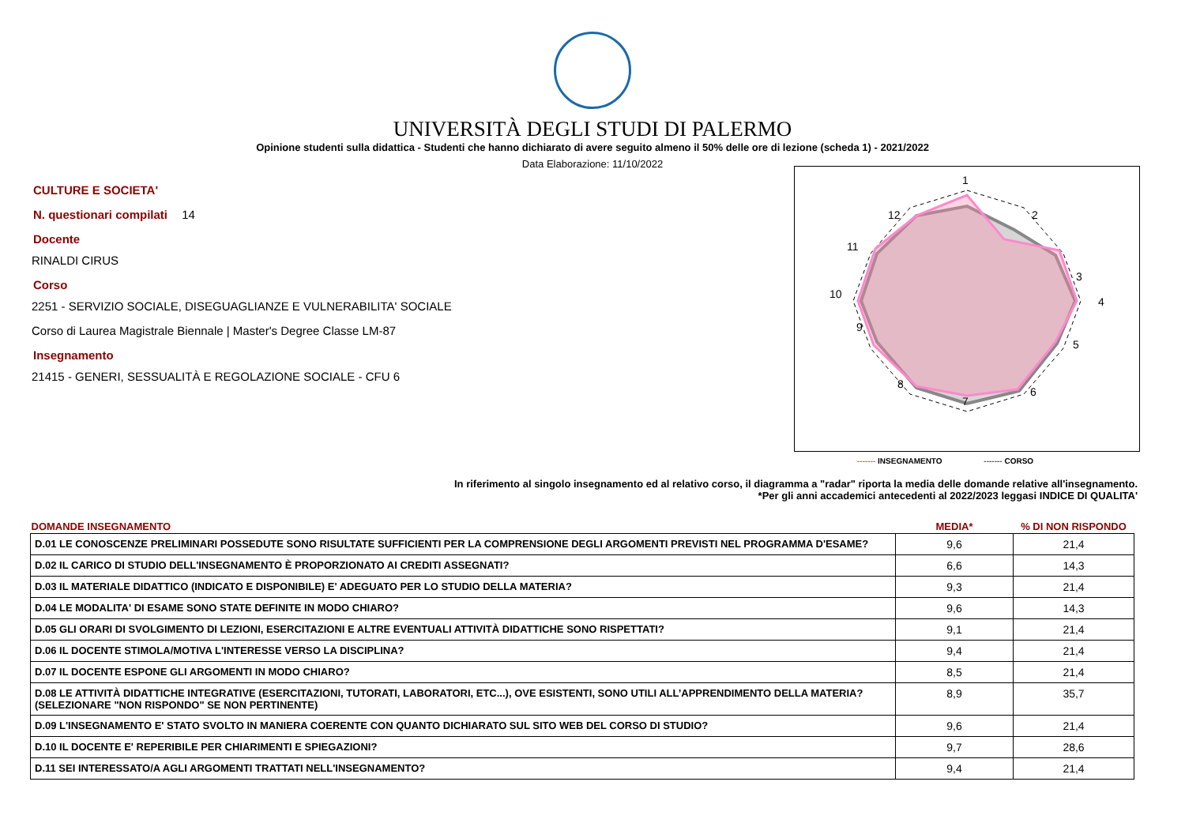UNIVERSITÀ DEGLI STUDI DI PALERMO
Opinione studenti sulla didattica - Studenti che hanno dichiarato di avere seguito almeno il 50% delle ore di lezione (scheda 1) - 2021/2022
Data Elaborazione: 11/10/2022
CULTURE E SOCIETA'
N. questionari compilati 14
Docente
RINALDI CIRUS
Corso
2251 - SERVIZIO SOCIALE, DISEGUAGLIANZE E VULNERABILITA' SOCIALE
Corso di Laurea Magistrale Biennale | Master's Degree Classe LM-87
Insegnamento
21415 - GENERI, SESSUALITÀ E REGOLAZIONE SOCIALE - CFU 6
1
2
3
4
5
6
7
8
9
10
11
12
------- INSEGNAMENTO ------- CORSO
In riferimento al singolo insegnamento ed al relativo corso, il diagramma a "radar" riporta la media delle domande relative all'insegnamento.
*Per gli anni accademici antecedenti al 2022/2023 leggasi INDICE DI QUALITA'
| DOMANDE INSEGNAMENTO | MEDIA* | % DI NON RISPONDO |
| --- | --- | --- |
| D.01 LE CONOSCENZE PRELIMINARI POSSEDUTE SONO RISULTATE SUFFICIENTI PER LA COMPRENSIONE DEGLI ARGOMENTI PREVISTI NEL PROGRAMMA D'ESAME? | 9,6 | 21,4 |
| D.02 IL CARICO DI STUDIO DELL'INSEGNAMENTO È PROPORZIONATO AI CREDITI ASSEGNATI? | 6,6 | 14,3 |
| D.03 IL MATERIALE DIDATTICO (INDICATO E DISPONIBILE) E' ADEGUATO PER LO STUDIO DELLA MATERIA? | 9,3 | 21,4 |
| D.04 LE MODALITA' DI ESAME SONO STATE DEFINITE IN MODO CHIARO? | 9,6 | 14,3 |
| D.05 GLI ORARI DI SVOLGIMENTO DI LEZIONI, ESERCITAZIONI E ALTRE EVENTUALI ATTIVITÀ DIDATTICHE SONO RISPETTATI? | 9,1 | 21,4 |
| D.06 IL DOCENTE STIMOLA/MOTIVA L'INTERESSE VERSO LA DISCIPLINA? | 9,4 | 21,4 |
| D.07 IL DOCENTE ESPONE GLI ARGOMENTI IN MODO CHIARO? | 8,5 | 21,4 |
| D.08 LE ATTIVITÀ DIDATTICHE INTEGRATIVE (ESERCITAZIONI, TUTORATI, LABORATORI, ETC...), OVE ESISTENTI, SONO UTILI ALL’APPRENDIMENTO DELLA MATERIA? (SELEZIONARE "NON RISPONDO" SE NON PERTINENTE) | 8,9 | 35,7 |
| D.09 L'INSEGNAMENTO E' STATO SVOLTO IN MANIERA COERENTE CON QUANTO DICHIARATO SUL SITO WEB DEL CORSO DI STUDIO? | 9,6 | 21,4 |
| D.10 IL DOCENTE E' REPERIBILE PER CHIARIMENTI E SPIEGAZIONI? | 9,7 | 28,6 |
| D.11 SEI INTERESSATO/A AGLI ARGOMENTI TRATTATI NELL'INSEGNAMENTO? | 9,4 | 21,4 |